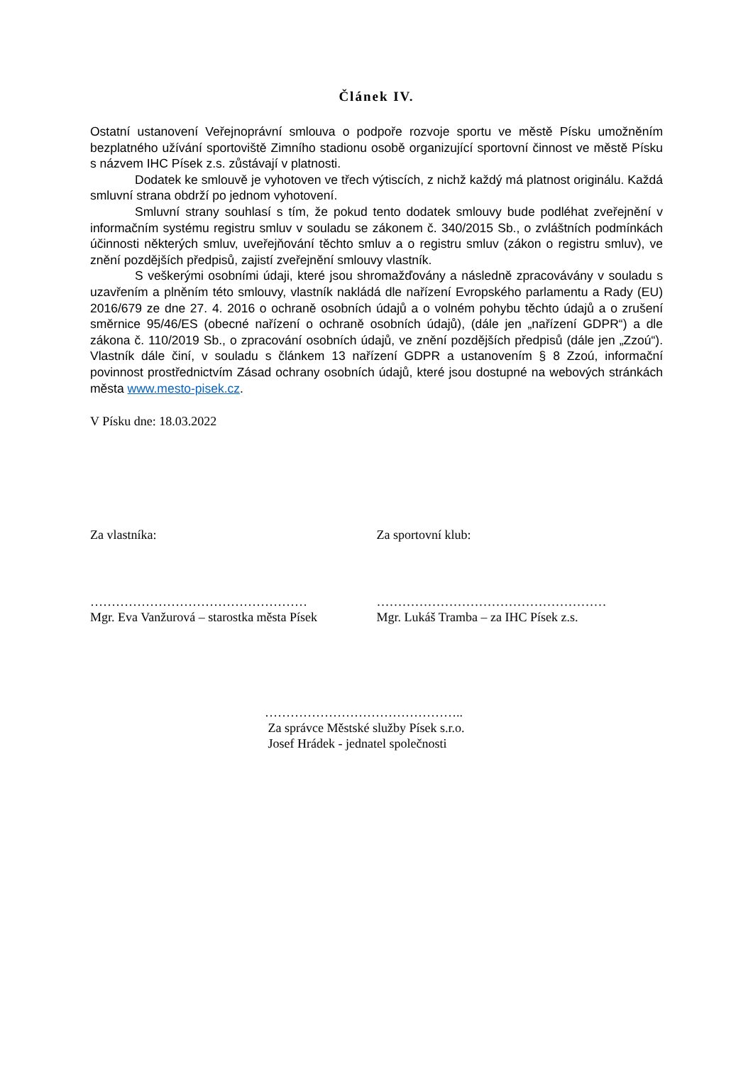Článek IV.
Ostatní ustanovení Veřejnoprávní smlouva o podpoře rozvoje sportu ve městě Písku umožněním bezplatného užívání sportoviště Zimního stadionu osobě organizující sportovní činnost ve městě Písku s názvem IHC Písek z.s. zůstávají v platnosti.
Dodatek ke smlouvě je vyhotoven ve třech výtiscích, z nichž každý má platnost originálu. Každá smluvní strana obdrží po jednom vyhotovení.
Smluvní strany souhlasí s tím, že pokud tento dodatek smlouvy bude podléhat zveřejnění v informačním systému registru smluv v souladu se zákonem č. 340/2015 Sb., o zvláštních podmínkách účinnosti některých smluv, uveřejňování těchto smluv a o registru smluv (zákon o registru smluv), ve znění pozdějších předpisů, zajistí zveřejnění smlouvy vlastník.
S veškerými osobními údaji, které jsou shromažďovány a následně zpracovávány v souladu s uzavřením a plněním této smlouvy, vlastník nakládá dle nařízení Evropského parlamentu a Rady (EU) 2016/679 ze dne 27. 4. 2016 o ochraně osobních údajů a o volném pohybu těchto údajů a o zrušení směrnice 95/46/ES (obecné nařízení o ochraně osobních údajů), (dále jen „nařízení GDPR“) a dle zákona č. 110/2019 Sb., o zpracování osobních údajů, ve znění pozdějších předpisů (dále jen „Zzoú“). Vlastník dále činí, v souladu s článkem 13 nařízení GDPR a ustanovením § 8 Zzoú, informační povinnost prostřednictvím Zásad ochrany osobních údajů, které jsou dostupné na webových stránkách města www.mesto-pisek.cz.
V Písku dne: 18.03.2022
Za vlastníka: Za sportovní klub:
……………………………………………
Mgr. Eva Vanžurová – starostka města Písek
………………………………………………
Mgr. Lukáš Tramba – za IHC Písek z.s.
………………………………………..
Za správce Městské služby Písek s.r.o.
Josef Hrádek - jednatel společnosti